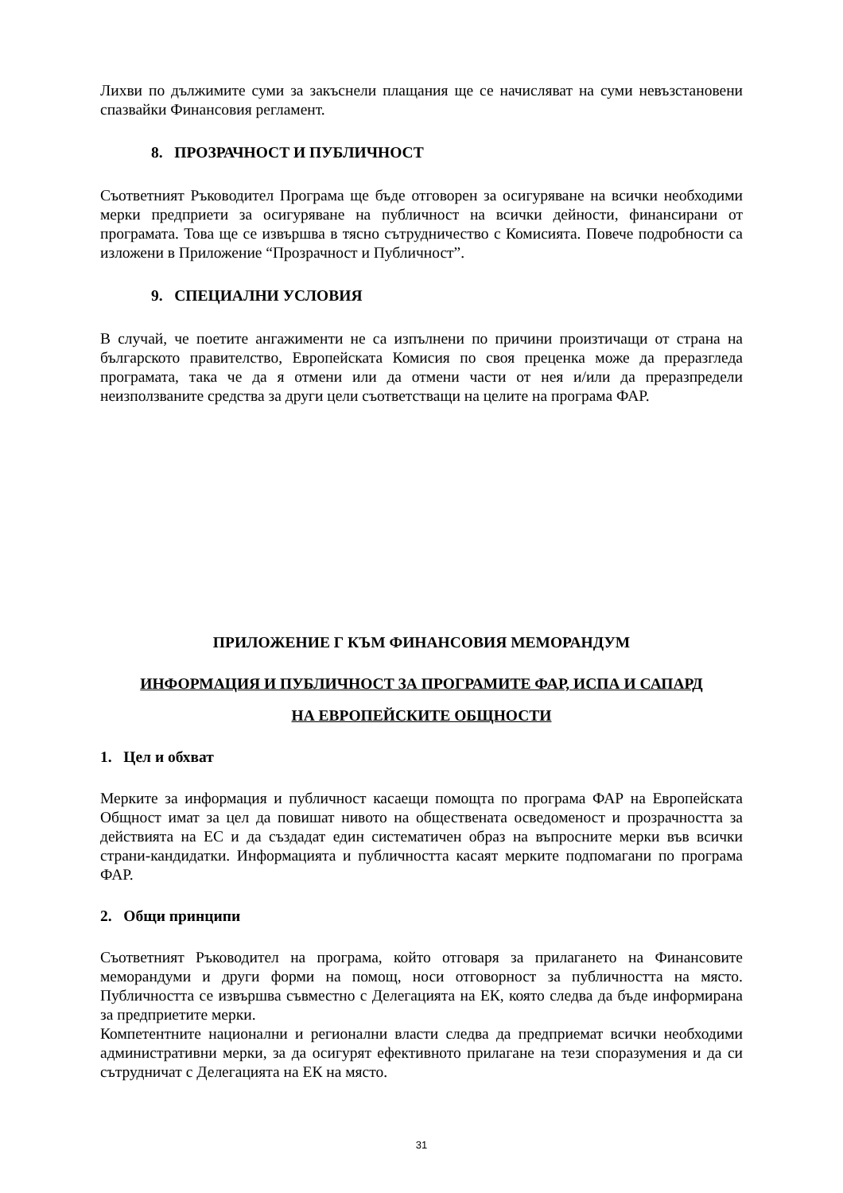Лихви по дължимите суми за закъснели плащания ще се начисляват на суми невъзстановени спазвайки Финансовия регламент.
8. ПРОЗРАЧНОСТ И ПУБЛИЧНОСТ
Съответният Ръководител Програма ще бъде отговорен за осигуряване на всички необходими мерки предприети за осигуряване на публичност на всички дейности, финансирани от програмата. Това ще се извършва в тясно сътрудничество с Комисията. Повече подробности са изложени в Приложение “Прозрачност и Публичност”.
9. СПЕЦИАЛНИ УСЛОВИЯ
В случай, че поетите ангажименти не са изпълнени по причини произтичащи от страна на българското правителство, Европейската Комисия по своя преценка може да преразгледа програмата, така че да я отмени или да отмени части от нея и/или да преразпредели неизползваните средства за други цели съответстващи на целите на програма ФАР.
ПРИЛОЖЕНИЕ Г КЪМ ФИНАНСОВИЯ МЕМОРАНДУМ
ИНФОРМАЦИЯ И ПУБЛИЧНОСТ ЗА ПРОГРАМИТЕ ФАР, ИСПА И САПАРД
НА ЕВРОПЕЙСКИТЕ ОБЩНОСТИ
1. Цел и обхват
Мерките за информация и публичност касаещи помощта по програма ФАР на Европейската Общност имат за цел да повишат нивото на обществената осведоменост и прозрачността за действията на ЕС и да създадат един систематичен образ на въпросните мерки във всички страни-кандидатки. Информацията и публичността касаят мерките подпомагани по програма ФАР.
2. Общи принципи
Съответният Ръководител на програма, който отговаря за прилагането на Финансовите меморандуми и други форми на помощ, носи отговорност за публичността на място. Публичността се извършва съвместно с Делегацията на ЕК, която следва да бъде информирана за предприетите мерки.
Компетентните национални и регионални власти следва да предприемат всички необходими административни мерки, за да осигурят ефективното прилагане на тези споразумения и да си сътрудничат с Делегацията на ЕК на място.
31